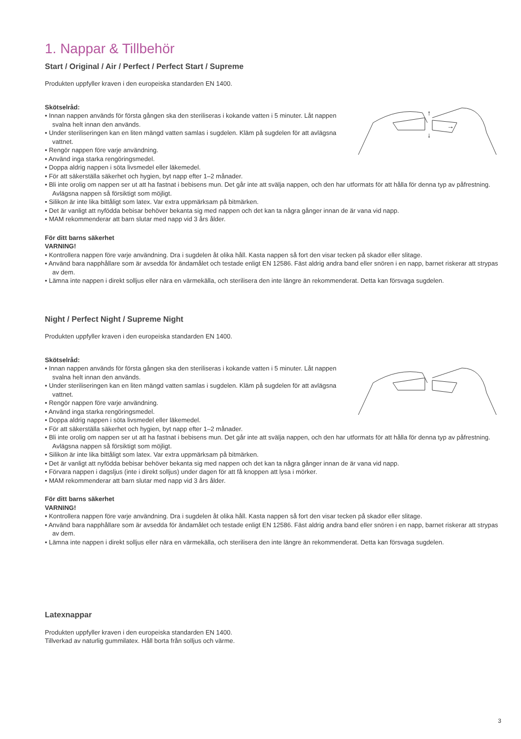1. Nappar & Tillbehör
Start / Original / Air / Perfect / Perfect Start / Supreme
Produkten uppfyller kraven i den europeiska standarden EN 1400.
↑
↓
→
Skötselråd:
• Innan nappen används för första gången ska den steriliseras i kokande vatten i 5 minuter. Låt nappen svalna helt innan den används.
• Under steriliseringen kan en liten mängd vatten samlas i sugdelen. Kläm på sugdelen för att avlägsna vattnet.
• Rengör nappen före varje användning.
• Använd inga starka rengöringsmedel.
• Doppa aldrig nappen i söta livsmedel eller läkemedel.
• För att säkerställa säkerhet och hygien, byt napp efter 1–2 månader.
• Bli inte orolig om nappen ser ut att ha fastnat i bebisens mun. Det går inte att svälja nappen, och den har utformats för att hålla för denna typ av påfrestning. Avlägsna nappen så försiktigt som möjligt.
• Silikon är inte lika bittåligt som latex. Var extra uppmärksam på bitmärken.
• Det är vanligt att nyfödda bebisar behöver bekanta sig med nappen och det kan ta några gånger innan de är vana vid napp.
• MAM rekommenderar att barn slutar med napp vid 3 års ålder.
För ditt barns säkerhet
VARNING!
• Kontrollera nappen före varje användning. Dra i sugdelen åt olika håll. Kasta nappen så fort den visar tecken på skador eller slitage.
• Använd bara napphållare som är avsedda för ändamålet och testade enligt EN 12586. Fäst aldrig andra band eller snören i en napp, barnet riskerar att strypas av dem.
• Lämna inte nappen i direkt solljus eller nära en värmekälla, och sterilisera den inte längre än rekommenderat. Detta kan försvaga sugdelen.
Night / Perfect Night / Supreme Night
Produkten uppfyller kraven i den europeiska standarden EN 1400.
Skötselråd:
• Innan nappen används för första gången ska den steriliseras i kokande vatten i 5 minuter. Låt nappen svalna helt innan den används.
• Under steriliseringen kan en liten mängd vatten samlas i sugdelen. Kläm på sugdelen för att avlägsna vattnet.
• Rengör nappen före varje användning.
• Använd inga starka rengöringsmedel.
• Doppa aldrig nappen i söta livsmedel eller läkemedel.
• För att säkerställa säkerhet och hygien, byt napp efter 1–2 månader.
• Bli inte orolig om nappen ser ut att ha fastnat i bebisens mun. Det går inte att svälja nappen, och den har utformats för att hålla för denna typ av påfrestning. Avlägsna nappen så försiktigt som möjligt.
• Silikon är inte lika bittåligt som latex. Var extra uppmärksam på bitmärken.
• Det är vanligt att nyfödda bebisar behöver bekanta sig med nappen och det kan ta några gånger innan de är vana vid napp.
• Förvara nappen i dagsljus (inte i direkt solljus) under dagen för att få knoppen att lysa i mörker.
• MAM rekommenderar att barn slutar med napp vid 3 års ålder.
För ditt barns säkerhet
VARNING!
• Kontrollera nappen före varje användning. Dra i sugdelen åt olika håll. Kasta nappen så fort den visar tecken på skador eller slitage.
• Använd bara napphållare som är avsedda för ändamålet och testade enligt EN 12586. Fäst aldrig andra band eller snören i en napp, barnet riskerar att strypas av dem.
• Lämna inte nappen i direkt solljus eller nära en värmekälla, och sterilisera den inte längre än rekommenderat. Detta kan försvaga sugdelen.
Latexnappar
Produkten uppfyller kraven i den europeiska standarden EN 1400.
Tillverkad av naturlig gummilatex. Håll borta från solljus och värme.
3